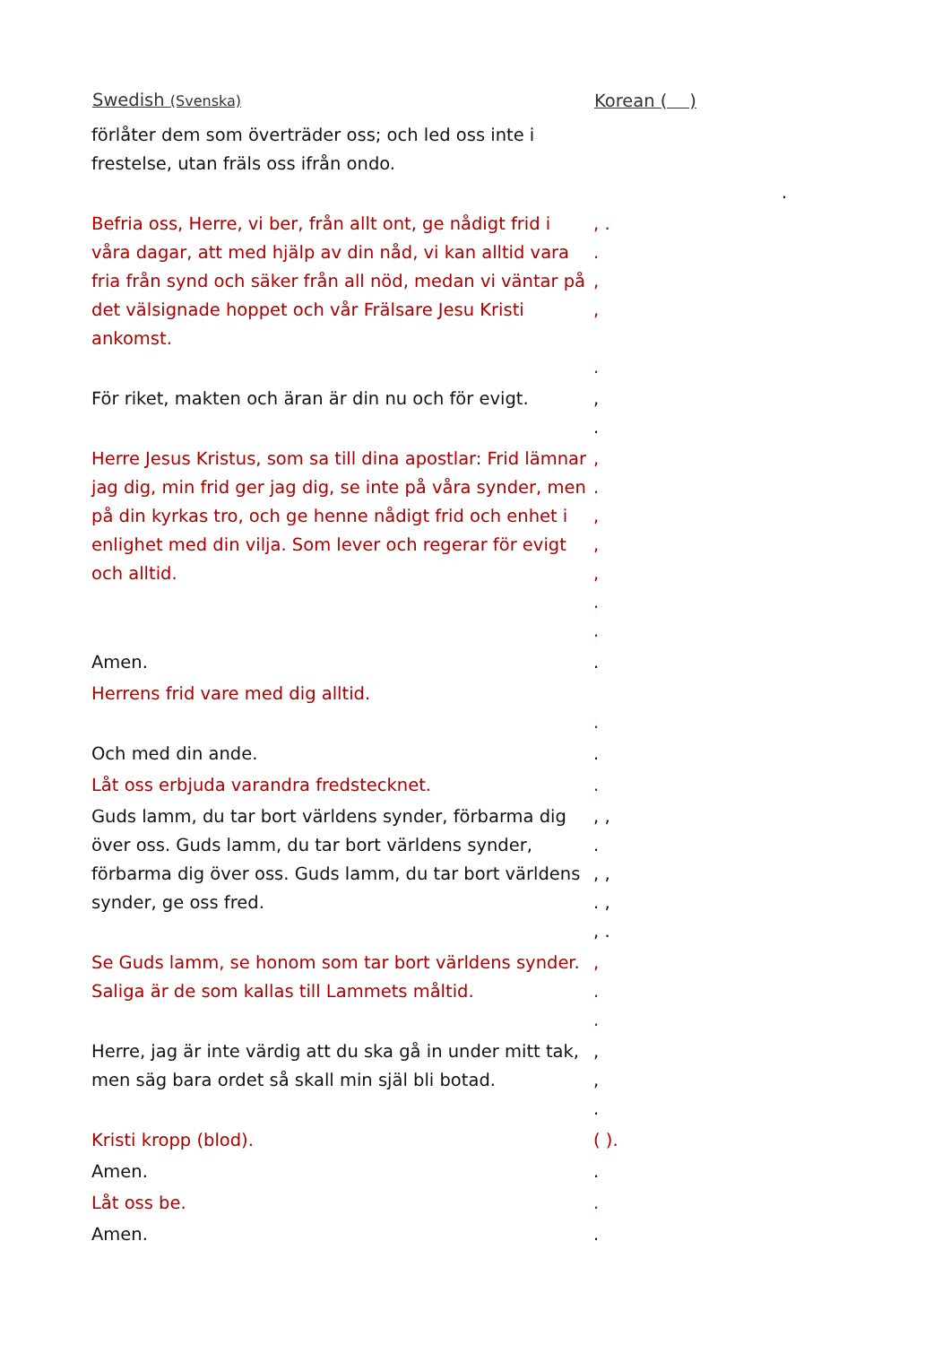| Swedish (Svenska) | Korean ( ) |
| --- | --- |
| förlåter dem som överträder oss; och led oss inte i frestelse, utan fräls oss ifrån ondo. | . |
| Befria oss, Herre, vi ber, från allt ont, ge nådigt frid i våra dagar, att med hjälp av din nåd, vi kan alltid vara fria från synd och säker från all nöd, medan vi väntar på det välsignade hoppet och vår Frälsare Jesu Kristi ankomst. | , . . , , . |
| För riket, makten och äran är din nu och för evigt. | , . |
| Herre Jesus Kristus, som sa till dina apostlar: Frid lämnar jag dig, min frid ger jag dig, se inte på våra synder, men på din kyrkas tro, och ge henne nådigt frid och enhet i enlighet med din vilja. Som lever och regerar för evigt och alltid. | , . , , , . . |
| Amen. | . |
| Herrens frid vare med dig alltid. | . |
| Och med din ande. | . |
| Låt oss erbjuda varandra fredstecknet. | . |
| Guds lamm, du tar bort världens synder, förbarma dig över oss. Guds lamm, du tar bort världens synder, förbarma dig över oss. Guds lamm, du tar bort världens synder, ge oss fred. | , , . , , . , , . |
| Se Guds lamm, se honom som tar bort världens synder. Saliga är de som kallas till Lammets måltid. | , . . |
| Herre, jag är inte värdig att du ska gå in under mitt tak, men säg bara ordet så skall min själ bli botad. | , , . |
| Kristi kropp (blod). | ( ). |
| Amen. | . |
| Låt oss be. | . |
| Amen. | . |